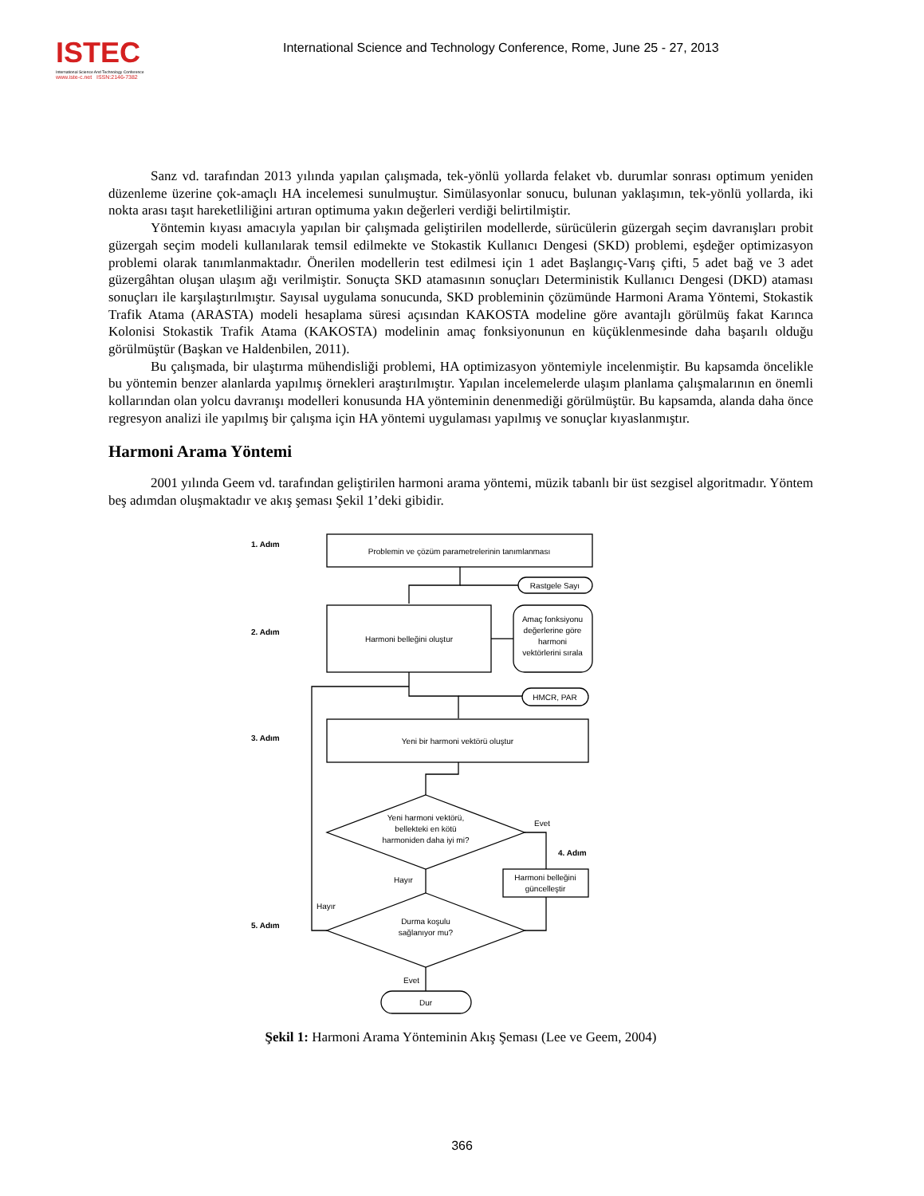ISTEC
International Science And Technology Conference
www.iste-c.net ISSN:2146-7382
International Science and Technology Conference, Rome, June 25 - 27, 2013
Sanz vd. tarafından 2013 yılında yapılan çalışmada, tek-yönlü yollarda felaket vb. durumlar sonrası optimum yeniden düzenleme üzerine çok-amaçlı HA incelemesi sunulmuştur. Simülasyonlar sonucu, bulunan yaklaşımın, tek-yönlü yollarda, iki nokta arası taşıt hareketliliğini artıran optimuma yakın değerleri verdiği belirtilmiştir.
Yöntemin kıyası amacıyla yapılan bir çalışmada geliştirilen modellerde, sürücülerin güzergah seçim davranışları probit güzergah seçim modeli kullanılarak temsil edilmekte ve Stokastik Kullanıcı Dengesi (SKD) problemi, eşdeğer optimizasyon problemi olarak tanımlanmaktadır. Önerilen modellerin test edilmesi için 1 adet Başlangıç-Varış çifti, 5 adet bağ ve 3 adet güzergâhtan oluşan ulaşım ağı verilmiştir. Sonuçta SKD atamasının sonuçları Deterministik Kullanıcı Dengesi (DKD) ataması sonuçları ile karşılaştırılmıştır. Sayısal uygulama sonucunda, SKD probleminin çözümünde Harmoni Arama Yöntemi, Stokastik Trafik Atama (ARASTA) modeli hesaplama süresi açısından KAKOSTA modeline göre avantajlı görülmüş fakat Karınca Kolonisi Stokastik Trafik Atama (KAKOSTA) modelinin amaç fonksiyonunun en küçüklenmesinde daha başarılı olduğu görülmüştür (Başkan ve Haldenbilen, 2011).
Bu çalışmada, bir ulaştırma mühendisliği problemi, HA optimizasyon yöntemiyle incelenmiştir. Bu kapsamda öncelikle bu yöntemin benzer alanlarda yapılmış örnekleri araştırılmıştır. Yapılan incelemelerde ulaşım planlama çalışmalarının en önemli kollarından olan yolcu davranışı modelleri konusunda HA yönteminin denenmediği görülmüştür. Bu kapsamda, alanda daha önce regresyon analizi ile yapılmış bir çalışma için HA yöntemi uygulaması yapılmış ve sonuçlar kıyaslanmıştır.
Harmoni Arama Yöntemi
2001 yılında Geem vd. tarafından geliştirilen harmoni arama yöntemi, müzik tabanlı bir üst sezgisel algoritmadır. Yöntem beş adımdan oluşmaktadır ve akış şeması Şekil 1’deki gibidir.
1. Adım
2. Adım
3. Adım
5. Adım
4. Adım
Problemin ve çözüm parametrelerinin tanımlanması
Rastgele Sayı
Harmoni belleğini oluştur
Amaç fonksiyonu
değerlerine göre
harmoni
vektörlerini sırala
HMCR, PAR
Yeni bir harmoni vektörü oluştur
Yeni harmoni vektörü,
bellekteki en kötü
harmoniden daha iyi mi?
Evet
Harmoni belleğini
güncelleştir
Hayır
Hayır
Durma koşulu
sağlanıyor mu?
Evet
Dur
Şekil 1: Harmoni Arama Yönteminin Akış Şeması (Lee ve Geem, 2004)
366